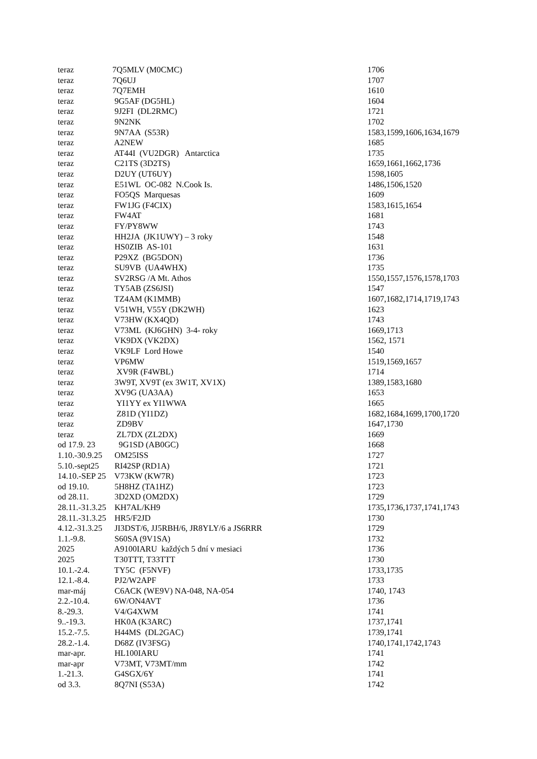| teraz | 7Q5MLV (M0CMC) | 1706 |
| teraz | 7Q6UJ | 1707 |
| teraz | 7Q7EMH | 1610 |
| teraz | 9G5AF (DG5HL) | 1604 |
| teraz | 9J2FI (DL2RMC) | 1721 |
| teraz | 9N2NK | 1702 |
| teraz | 9N7AA (S53R) | 1583,1599,1606,1634,1679 |
| teraz | A2NEW | 1685 |
| teraz | AT44I (VU2DGR) Antarctica | 1735 |
| teraz | C21TS (3D2TS) | 1659,1661,1662,1736 |
| teraz | D2UY (UT6UY) | 1598,1605 |
| teraz | E51WL OC-082 N.Cook Is. | 1486,1506,1520 |
| teraz | FO5QS Marquesas | 1609 |
| teraz | FW1JG (F4CIX) | 1583,1615,1654 |
| teraz | FW4AT | 1681 |
| teraz | FY/PY8WW | 1743 |
| teraz | HH2JA (JK1UWY) – 3 roky | 1548 |
| teraz | HS0ZIB AS-101 | 1631 |
| teraz | P29XZ (BG5DON) | 1736 |
| teraz | SU9VB (UA4WHX) | 1735 |
| teraz | SV2RSG /A Mt. Athos | 1550,1557,1576,1578,1703 |
| teraz | TY5AB (ZS6JSI) | 1547 |
| teraz | TZ4AM (K1MMB) | 1607,1682,1714,1719,1743 |
| teraz | V51WH, V55Y (DK2WH) | 1623 |
| teraz | V73HW (KX4QD) | 1743 |
| teraz | V73ML (KJ6GHN) 3-4- roky | 1669,1713 |
| teraz | VK9DX (VK2DX) | 1562, 1571 |
| teraz | VK9LF Lord Howe | 1540 |
| teraz | VP6MW | 1519,1569,1657 |
| teraz | XV9R (F4WBL) | 1714 |
| teraz | 3W9T, XV9T (ex 3W1T, XV1X) | 1389,1583,1680 |
| teraz | XV9G (UA3AA) | 1653 |
| teraz | YI1YY ex YI1WWA | 1665 |
| teraz | Z81D (YI1DZ) | 1682,1684,1699,1700,1720 |
| teraz | ZD9BV | 1647,1730 |
| teraz | ZL7DX (ZL2DX) | 1669 |
| od 17.9. 23 | 9G1SD (AB0GC) | 1668 |
| 1.10.-30.9.25 | OM25ISS | 1727 |
| 5.10.-sept25 | RI42SP (RD1A) | 1721 |
| 14.10.-SEP 25 | V73KW (KW7R) | 1723 |
| od 19.10. | 5H8HZ (TA1HZ) | 1723 |
| od 28.11. | 3D2XD (OM2DX) | 1729 |
| 28.11.-31.3.25 | KH7AL/KH9 | 1735,1736,1737,1741,1743 |
| 28.11.-31.3.25 | HR5/F2JD | 1730 |
| 4.12.-31.3.25 | JI3DST/6, JJ5RBH/6, JR8YLY/6 a JS6RRR | 1729 |
| 1.1.-9.8. | S60SA (9V1SA) | 1732 |
| 2025 | A9100IARU každých 5 dní v mesiaci | 1736 |
| 2025 | T30TTT, T33TTT | 1730 |
| 10.1.-2.4. | TY5C (F5NVF) | 1733,1735 |
| 12.1.-8.4. | PJ2/W2APF | 1733 |
| mar-máj | C6ACK (WE9V) NA-048, NA-054 | 1740, 1743 |
| 2.2.-10.4. | 6W/ON4AVT | 1736 |
| 8.-29.3. | V4/G4XWM | 1741 |
| 9..-19.3. | HK0A (K3ARC) | 1737,1741 |
| 15.2.-7.5. | H44MS (DL2GAC) | 1739,1741 |
| 28.2.-1.4. | D68Z (IV3FSG) | 1740,1741,1742,1743 |
| mar-apr. | HL100IARU | 1741 |
| mar-apr | V73MT, V73MT/mm | 1742 |
| 1.-21.3. | G4SGX/6Y | 1741 |
| od 3.3. | 8Q7NI (S53A) | 1742 |